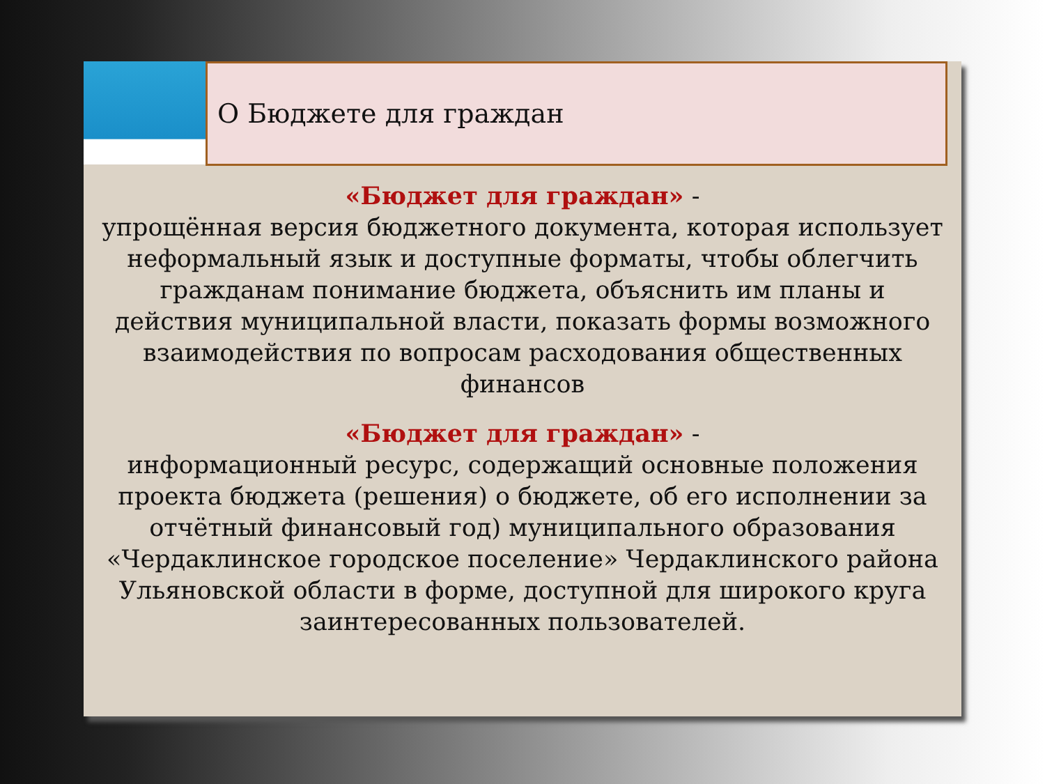О Бюджете для граждан
«Бюджет для граждан» -
упрощённая версия бюджетного документа, которая использует неформальный язык и доступные форматы, чтобы облегчить гражданам понимание бюджета, объяснить им планы и действия муниципальной власти, показать формы возможного взаимодействия по вопросам расходования общественных финансов
«Бюджет для граждан» -
информационный ресурс, содержащий основные положения проекта бюджета (решения) о бюджете, об его исполнении за отчётный финансовый год) муниципального образования «Чердаклинское городское поселение» Чердаклинского района Ульяновской области в форме, доступной для широкого круга заинтересованных пользователей.